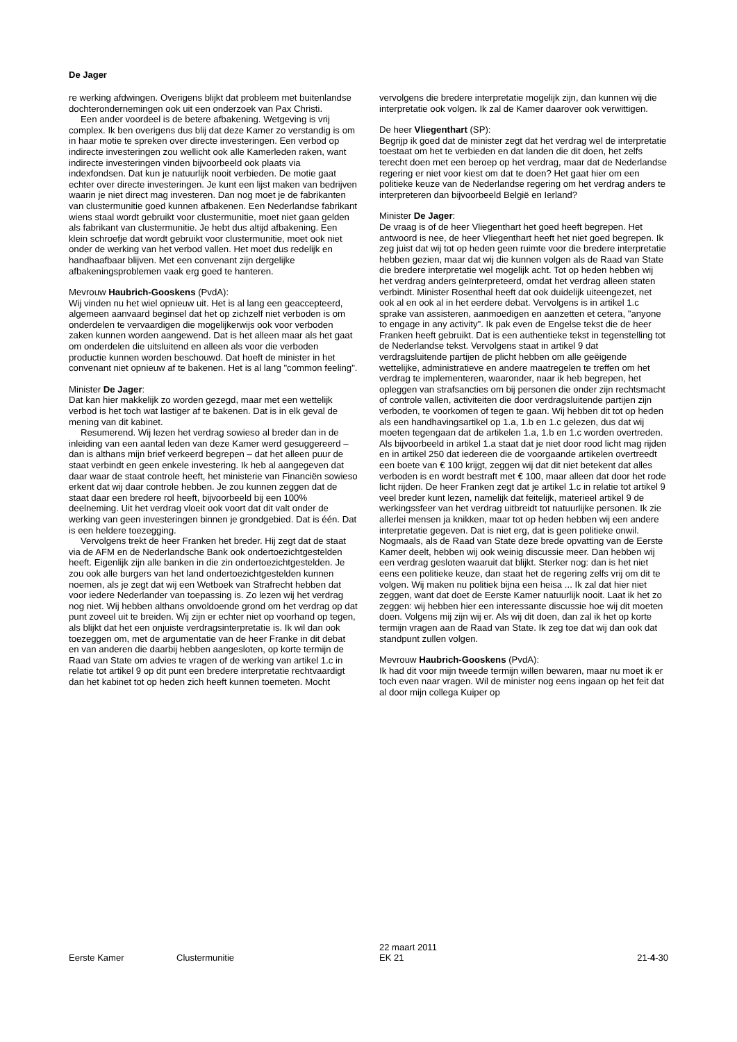De Jager
re werking afdwingen. Overigens blijkt dat probleem met buitenlandse dochterondernemingen ook uit een onderzoek van Pax Christi.
Een ander voordeel is de betere afbakening. Wetgeving is vrij complex. Ik ben overigens dus blij dat deze Kamer zo verstandig is om in haar motie te spreken over directe investeringen. Een verbod op indirecte investeringen zou wellicht ook alle Kamerleden raken, want indirecte investeringen vinden bijvoorbeeld ook plaats via indexfondsen. Dat kun je natuurlijk nooit verbieden. De motie gaat echter over directe investeringen. Je kunt een lijst maken van bedrijven waarin je niet direct mag investeren. Dan nog moet je de fabrikanten van clustermunitie goed kunnen afbakenen. Een Nederlandse fabrikant wiens staal wordt gebruikt voor clustermunitie, moet niet gaan gelden als fabrikant van clustermunitie. Je hebt dus altijd afbakening. Een klein schroefje dat wordt gebruikt voor clustermunitie, moet ook niet onder de werking van het verbod vallen. Het moet dus redelijk en handhaafbaar blijven. Met een convenant zijn dergelijke afbakeningsproblemen vaak erg goed te hanteren.
Mevrouw Haubrich-Gooskens (PvdA):
Wij vinden nu het wiel opnieuw uit. Het is al lang een geaccepteerd, algemeen aanvaard beginsel dat het op zichzelf niet verboden is om onderdelen te vervaardigen die mogelijkerwijs ook voor verboden zaken kunnen worden aangewend. Dat is het alleen maar als het gaat om onderdelen die uitsluitend en alleen als voor die verboden productie kunnen worden beschouwd. Dat hoeft de minister in het convenant niet opnieuw af te bakenen. Het is al lang "common feeling".
Minister De Jager:
Dat kan hier makkelijk zo worden gezegd, maar met een wettelijk verbod is het toch wat lastiger af te bakenen. Dat is in elk geval de mening van dit kabinet.
Resumerend. Wij lezen het verdrag sowieso al breder dan in de inleiding van een aantal leden van deze Kamer werd gesuggereerd – dan is althans mijn brief verkeerd begrepen – dat het alleen puur de staat verbindt en geen enkele investering. Ik heb al aangegeven dat daar waar de staat controle heeft, het ministerie van Financiën sowieso erkent dat wij daar controle hebben. Je zou kunnen zeggen dat de staat daar een bredere rol heeft, bijvoorbeeld bij een 100% deelneming. Uit het verdrag vloeit ook voort dat dit valt onder de werking van geen investeringen binnen je grondgebied. Dat is één. Dat is een heldere toezegging.
Vervolgens trekt de heer Franken het breder. Hij zegt dat de staat via de AFM en de Nederlandsche Bank ook ondertoezichtgestelden heeft. Eigenlijk zijn alle banken in die zin ondertoezichtgestelden. Je zou ook alle burgers van het land ondertoezichtgestelden kunnen noemen, als je zegt dat wij een Wetboek van Strafrecht hebben dat voor iedere Nederlander van toepassing is. Zo lezen wij het verdrag nog niet. Wij hebben althans onvoldoende grond om het verdrag op dat punt zoveel uit te breiden. Wij zijn er echter niet op voorhand op tegen, als blijkt dat het een onjuiste verdragsinterpretatie is. Ik wil dan ook toezeggen om, met de argumentatie van de heer Franke in dit debat en van anderen die daarbij hebben aangesloten, op korte termijn de Raad van State om advies te vragen of de werking van artikel 1.c in relatie tot artikel 9 op dit punt een bredere interpretatie rechtvaardigt dan het kabinet tot op heden zich heeft kunnen toemeten. Mocht
vervolgens die bredere interpretatie mogelijk zijn, dan kunnen wij die interpretatie ook volgen. Ik zal de Kamer daarover ook verwittigen.
De heer Vliegenthart (SP):
Begrijp ik goed dat de minister zegt dat het verdrag wel de interpretatie toestaat om het te verbieden en dat landen die dit doen, het zelfs terecht doen met een beroep op het verdrag, maar dat de Nederlandse regering er niet voor kiest om dat te doen? Het gaat hier om een politieke keuze van de Nederlandse regering om het verdrag anders te interpreteren dan bijvoorbeeld België en Ierland?
Minister De Jager:
De vraag is of de heer Vliegenthart het goed heeft begrepen. Het antwoord is nee, de heer Vliegenthart heeft het niet goed begrepen. Ik zeg juist dat wij tot op heden geen ruimte voor die bredere interpretatie hebben gezien, maar dat wij die kunnen volgen als de Raad van State die bredere interpretatie wel mogelijk acht. Tot op heden hebben wij het verdrag anders geïnterpreteerd, omdat het verdrag alleen staten verbindt. Minister Rosenthal heeft dat ook duidelijk uiteengezet, net ook al en ook al in het eerdere debat. Vervolgens is in artikel 1.c sprake van assisteren, aanmoedigen en aanzetten et cetera, "anyone to engage in any activity". Ik pak even de Engelse tekst die de heer Franken heeft gebruikt. Dat is een authentieke tekst in tegenstelling tot de Nederlandse tekst. Vervolgens staat in artikel 9 dat verdragsluitende partijen de plicht hebben om alle geëigende wettelijke, administratieve en andere maatregelen te treffen om het verdrag te implementeren, waaronder, naar ik heb begrepen, het opleggen van strafsancties om bij personen die onder zijn rechtsmacht of controle vallen, activiteiten die door verdragsluitende partijen zijn verboden, te voorkomen of tegen te gaan. Wij hebben dit tot op heden als een handhavingsartikel op 1.a, 1.b en 1.c gelezen, dus dat wij moeten tegengaan dat de artikelen 1.a, 1.b en 1.c worden overtreden. Als bijvoorbeeld in artikel 1.a staat dat je niet door rood licht mag rijden en in artikel 250 dat iedereen die de voorgaande artikelen overtreedt een boete van € 100 krijgt, zeggen wij dat dit niet betekent dat alles verboden is en wordt bestraft met € 100, maar alleen dat door het rode licht rijden. De heer Franken zegt dat je artikel 1.c in relatie tot artikel 9 veel breder kunt lezen, namelijk dat feitelijk, materieel artikel 9 de werkingssfeer van het verdrag uitbreidt tot natuurlijke personen. Ik zie allerlei mensen ja knikken, maar tot op heden hebben wij een andere interpretatie gegeven. Dat is niet erg, dat is geen politieke onwil. Nogmaals, als de Raad van State deze brede opvatting van de Eerste Kamer deelt, hebben wij ook weinig discussie meer. Dan hebben wij een verdrag gesloten waaruit dat blijkt. Sterker nog: dan is het niet eens een politieke keuze, dan staat het de regering zelfs vrij om dit te volgen. Wij maken nu politiek bijna een heisa ... Ik zal dat hier niet zeggen, want dat doet de Eerste Kamer natuurlijk nooit. Laat ik het zo zeggen: wij hebben hier een interessante discussie hoe wij dit moeten doen. Volgens mij zijn wij er. Als wij dit doen, dan zal ik het op korte termijn vragen aan de Raad van State. Ik zeg toe dat wij dan ook dat standpunt zullen volgen.
Mevrouw Haubrich-Gooskens (PvdA):
Ik had dit voor mijn tweede termijn willen bewaren, maar nu moet ik er toch even naar vragen. Wil de minister nog eens ingaan op het feit dat al door mijn collega Kuiper op
Eerste Kamer Clustermunitie
22 maart 2011
EK 21
21-4-30